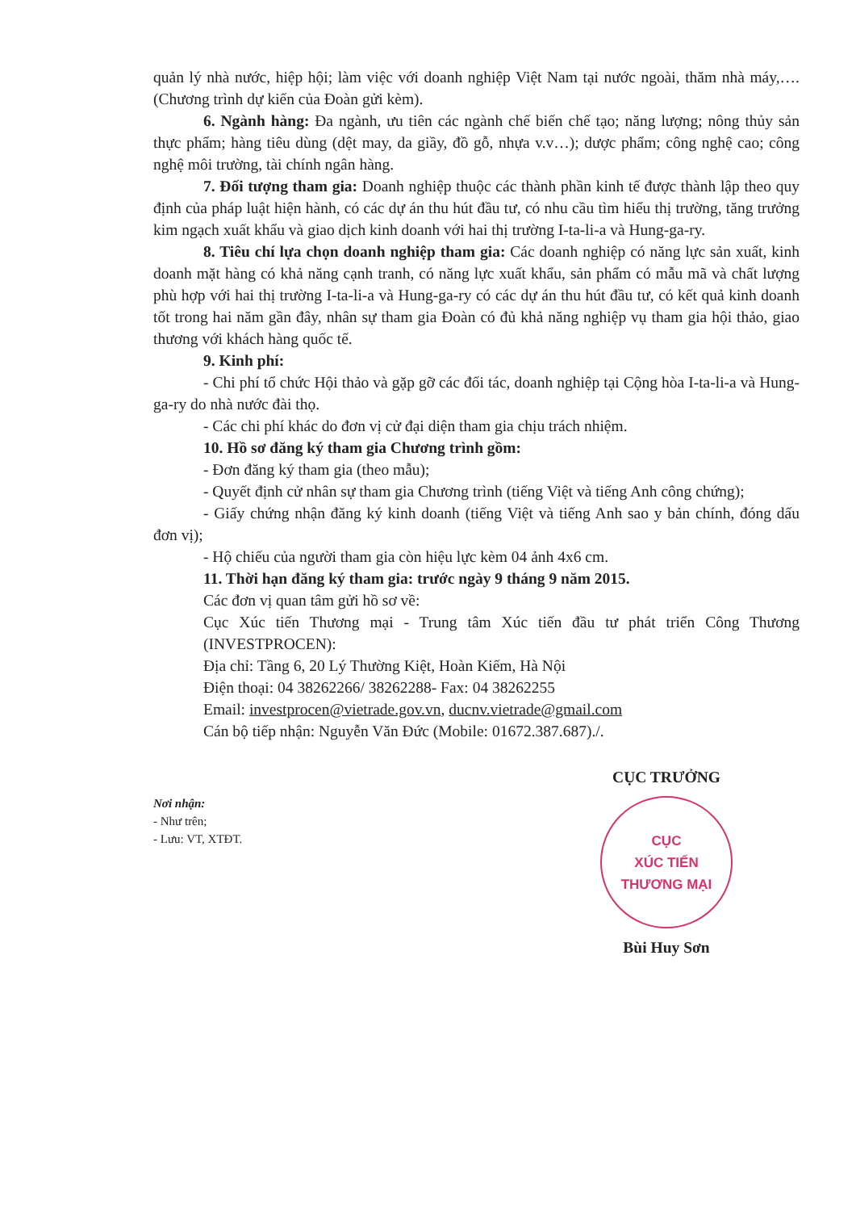quản lý nhà nước, hiệp hội; làm việc với doanh nghiệp Việt Nam tại nước ngoài, thăm nhà máy,…. (Chương trình dự kiến của Đoàn gửi kèm).
6. Ngành hàng: Đa ngành, ưu tiên các ngành chế biến chế tạo; năng lượng; nông thủy sản thực phẩm; hàng tiêu dùng (dệt may, da giầy, đồ gỗ, nhựa v.v…); dược phẩm; công nghệ cao; công nghệ môi trường, tài chính ngân hàng.
7. Đối tượng tham gia: Doanh nghiệp thuộc các thành phần kinh tế được thành lập theo quy định của pháp luật hiện hành, có các dự án thu hút đầu tư, có nhu cầu tìm hiểu thị trường, tăng trưởng kim ngạch xuất khẩu và giao dịch kinh doanh với hai thị trường I-ta-li-a và Hung-ga-ry.
8. Tiêu chí lựa chọn doanh nghiệp tham gia: Các doanh nghiệp có năng lực sản xuất, kinh doanh mặt hàng có khả năng cạnh tranh, có năng lực xuất khẩu, sản phẩm có mẫu mã và chất lượng phù hợp với hai thị trường I-ta-li-a và Hung-ga-ry có các dự án thu hút đầu tư, có kết quả kinh doanh tốt trong hai năm gần đây, nhân sự tham gia Đoàn có đủ khả năng nghiệp vụ tham gia hội thảo, giao thương với khách hàng quốc tế.
9. Kinh phí:
- Chi phí tổ chức Hội thảo và gặp gỡ các đối tác, doanh nghiệp tại Cộng hòa I-ta-li-a và Hung-ga-ry do nhà nước đài thọ.
- Các chi phí khác do đơn vị cử đại diện tham gia chịu trách nhiệm.
10. Hồ sơ đăng ký tham gia Chương trình gồm:
- Đơn đăng ký tham gia (theo mẫu);
- Quyết định cử nhân sự tham gia Chương trình (tiếng Việt và tiếng Anh công chứng);
- Giấy chứng nhận đăng ký kinh doanh (tiếng Việt và tiếng Anh sao y bản chính, đóng dấu đơn vị);
- Hộ chiếu của người tham gia còn hiệu lực kèm 04 ảnh 4x6 cm.
11. Thời hạn đăng ký tham gia: trước ngày 9 tháng 9 năm 2015.
Các đơn vị quan tâm gửi hồ sơ về:
Cục Xúc tiến Thương mại - Trung tâm Xúc tiến đầu tư phát triển Công Thương (INVESTPROCEN):
Địa chỉ: Tầng 6, 20 Lý Thường Kiệt, Hoàn Kiếm, Hà Nội
Điện thoại: 04 38262266/ 38262288- Fax: 04 38262255
Email: investprocen@vietrade.gov.vn, ducnv.vietrade@gmail.com
Cán bộ tiếp nhận: Nguyễn Văn Đức (Mobile: 01672.387.687)./.
Nơi nhận:
- Như trên;
- Lưu: VT, XTĐT.
CỤC TRƯỞNG
CỤC
XÚC TIẾN
THƯƠNG MẠI
Bùi Huy Sơn